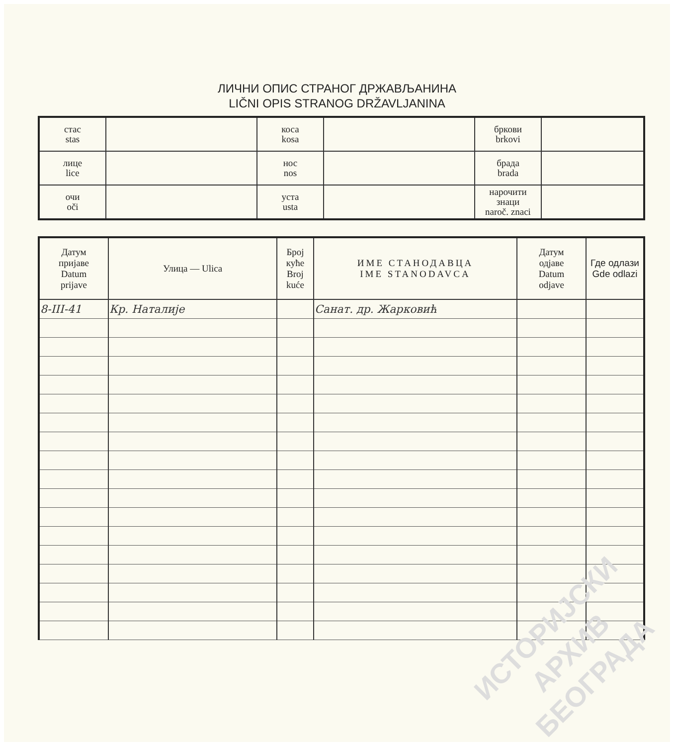ЛИЧНИ ОПИС СТРАНОГ ДРЖАВЉАНИНА
LIČNI OPIS STRANOG DRŽAVLJANINA
| стас stas | | коса kosa | | бркови brkovi | |
| лице lice | | нос nos | | брада brada | |
| очи oči | | уста usta | | нарочити знаци naroč. znaci | |
| Датум пријаве Datum prijave | Улица — Ulica | Број куће Broj kuće | ИМЕ СТАНОДАВЦА IME STANODAVCA | Датум одјаве Datum odjave | Где одлази Gde odlazi |
| --- | --- | --- | --- | --- | --- |
| 8-III-41 | Кр. Наталије | | Санат. др. Жарковић | | |
ИСТОРИЈСКИ
АРХИВ
БЕОГРАДА